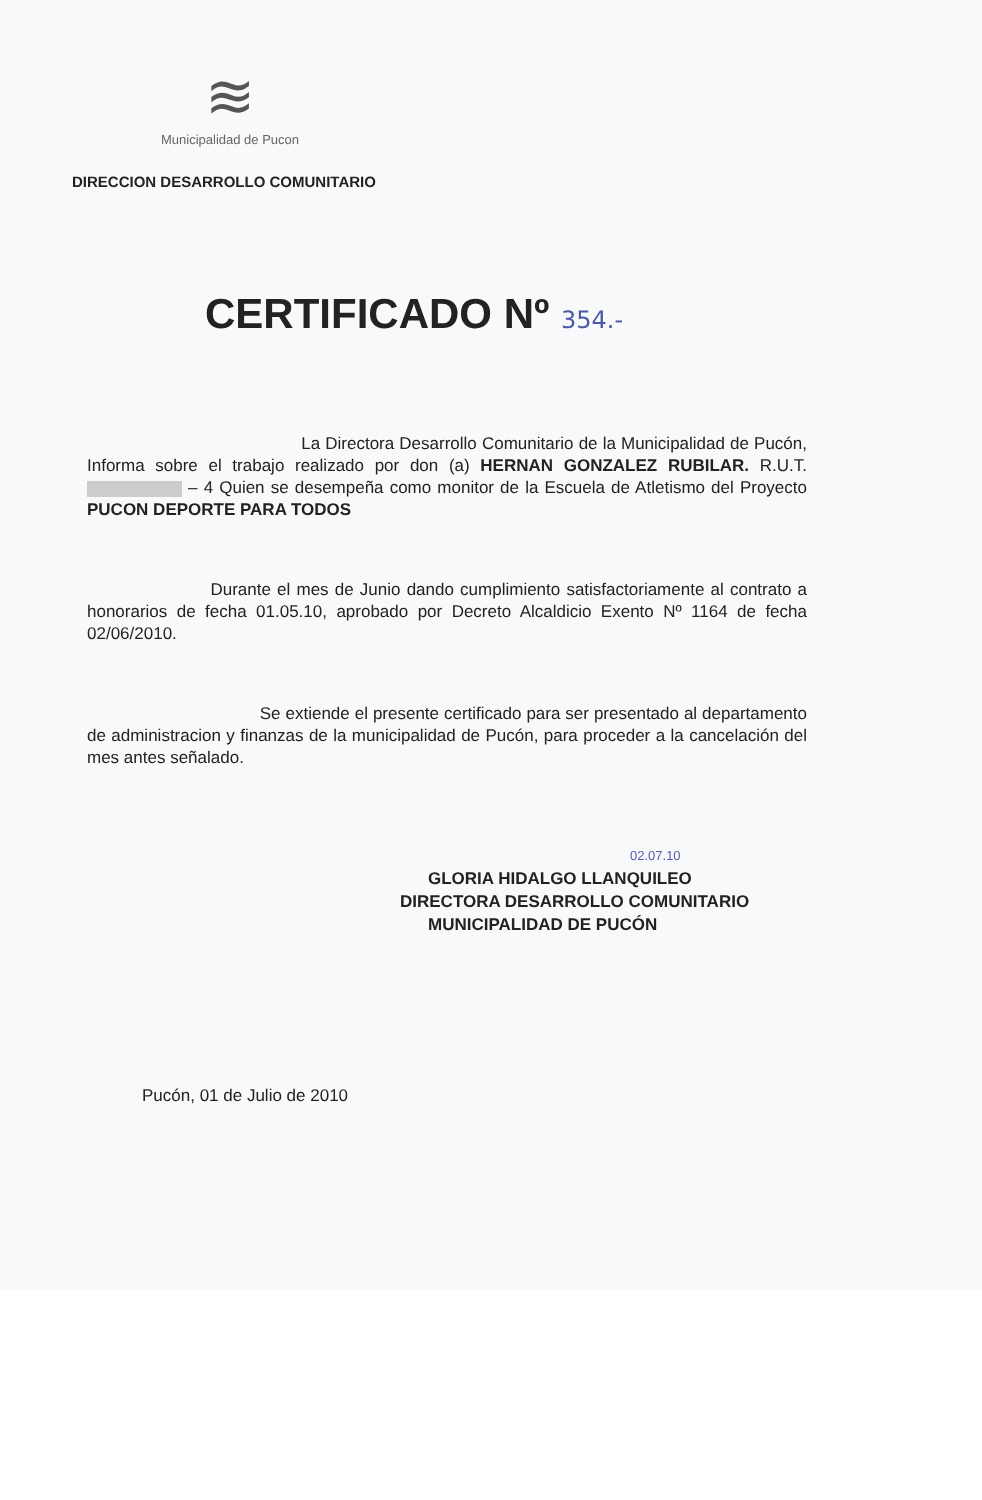≋
Municipalidad de Pucon
DIRECCION DESARROLLO COMUNITARIO
CERTIFICADO Nº 354.-
La Directora Desarrollo Comunitario de la Municipalidad de Pucón, Informa sobre el trabajo realizado por don (a) HERNAN GONZALEZ RUBILAR. R.U.T. – 4 Quien se desempeña como monitor de la Escuela de Atletismo del Proyecto PUCON DEPORTE PARA TODOS
Durante el mes de Junio dando cumplimiento satisfactoriamente al contrato a honorarios de fecha 01.05.10, aprobado por Decreto Alcaldicio Exento Nº 1164 de fecha 02/06/2010.
Se extiende el presente certificado para ser presentado al departamento de administracion y finanzas de la municipalidad de Pucón, para proceder a la cancelación del mes antes señalado.
02.07.10
GLORIA HIDALGO LLANQUILEO
DIRECTORA DESARROLLO COMUNITARIO
MUNICIPALIDAD DE PUCÓN
Pucón, 01 de Julio de 2010